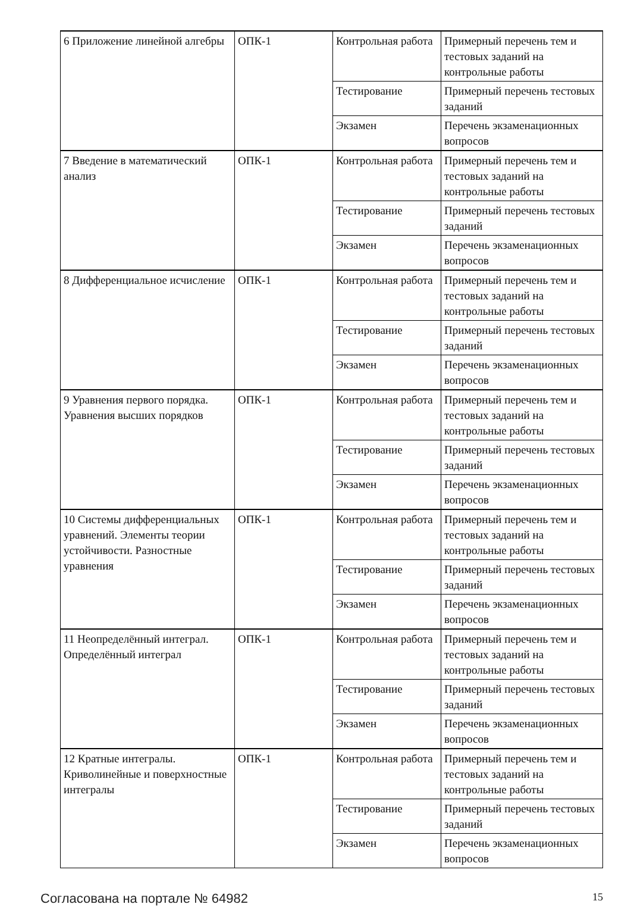| 6 Приложение линейной алгебры | ОПК-1 | Контрольная работа | Примерный перечень тем и тестовых заданий на контрольные работы |
| | | Тестирование | Примерный перечень тестовых заданий |
| | | Экзамен | Перечень экзаменационных вопросов |
| 7 Введение в математический анализ | ОПК-1 | Контрольная работа | Примерный перечень тем и тестовых заданий на контрольные работы |
| | | Тестирование | Примерный перечень тестовых заданий |
| | | Экзамен | Перечень экзаменационных вопросов |
| 8 Дифференциальное исчисление | ОПК-1 | Контрольная работа | Примерный перечень тем и тестовых заданий на контрольные работы |
| | | Тестирование | Примерный перечень тестовых заданий |
| | | Экзамен | Перечень экзаменационных вопросов |
| 9 Уравнения первого порядка. Уравнения высших порядков | ОПК-1 | Контрольная работа | Примерный перечень тем и тестовых заданий на контрольные работы |
| | | Тестирование | Примерный перечень тестовых заданий |
| | | Экзамен | Перечень экзаменационных вопросов |
| 10 Системы дифференциальных уравнений. Элементы теории устойчивости. Разностные уравнения | ОПК-1 | Контрольная работа | Примерный перечень тем и тестовых заданий на контрольные работы |
| | | Тестирование | Примерный перечень тестовых заданий |
| | | Экзамен | Перечень экзаменационных вопросов |
| 11 Неопределённый интеграл. Определённый интеграл | ОПК-1 | Контрольная работа | Примерный перечень тем и тестовых заданий на контрольные работы |
| | | Тестирование | Примерный перечень тестовых заданий |
| | | Экзамен | Перечень экзаменационных вопросов |
| 12 Кратные интегралы. Криволинейные и поверхностные интегралы | ОПК-1 | Контрольная работа | Примерный перечень тем и тестовых заданий на контрольные работы |
| | | Тестирование | Примерный перечень тестовых заданий |
| | | Экзамен | Перечень экзаменационных вопросов |
Согласована на портале № 64982 15